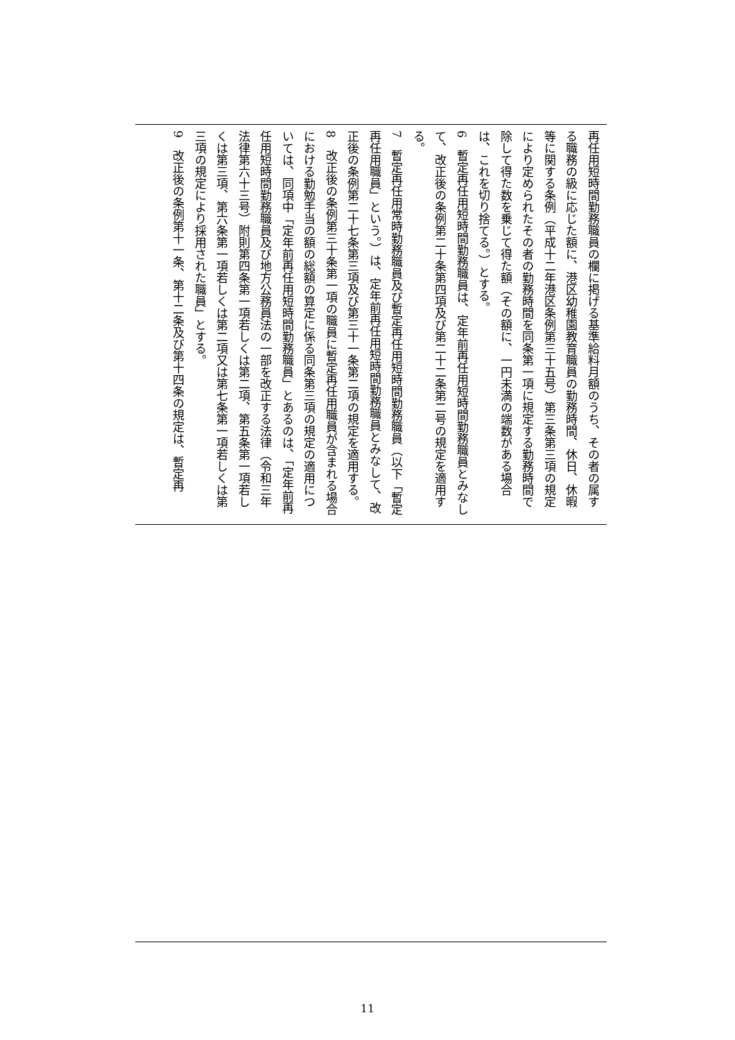再任用短時間勤務職員の欄に掲げる基準給料月額のうち、その者の属する職務の級に応じた額に、港区幼稚園教育職員の勤務時間、休日、休暇等に関する条例（平成十二年港区条例第三十五号）第三条第三項の規定により定められたその者の勤務時間を同条第一項に規定する勤務時間で除して得た数を乗じて得た額（その額に、一円未満の端数がある場合は、これを切り捨てる。）とする。
6　暫定再任用短時間勤務職員は、定年前再任用短時間勤務職員とみなして、改正後の条例第二十条第四項及び第二十二条第二号の規定を適用する。
7　暫定再任用常時勤務職員及び暫定再任用短時間勤務職員（以下「暫定再任用職員」という。）は、定年前再任用短時間勤務職員とみなして、改正後の条例第二十七条第三項及び第三十一条第二項の規定を適用する。
8　改正後の条例第三十条第一項の職員に暫定再任用職員が含まれる場合における勤勉手当の額の総額の算定に係る同条第三項の規定の適用については、同項中「定年前再任用短時間勤務職員」とあるのは、「定年前再任用短時間勤務職員及び地方公務員法の一部を改正する法律（令和三年法律第六十三号）附則第四条第一項若しくは第二項、第五条第一項若しくは第三項、第六条第一項若しくは第二項又は第七条第一項若しくは第三項の規定により採用された職員」とする。
9　改正後の条例第十一条、第十二条及び第十四条の規定は、暫定再
11